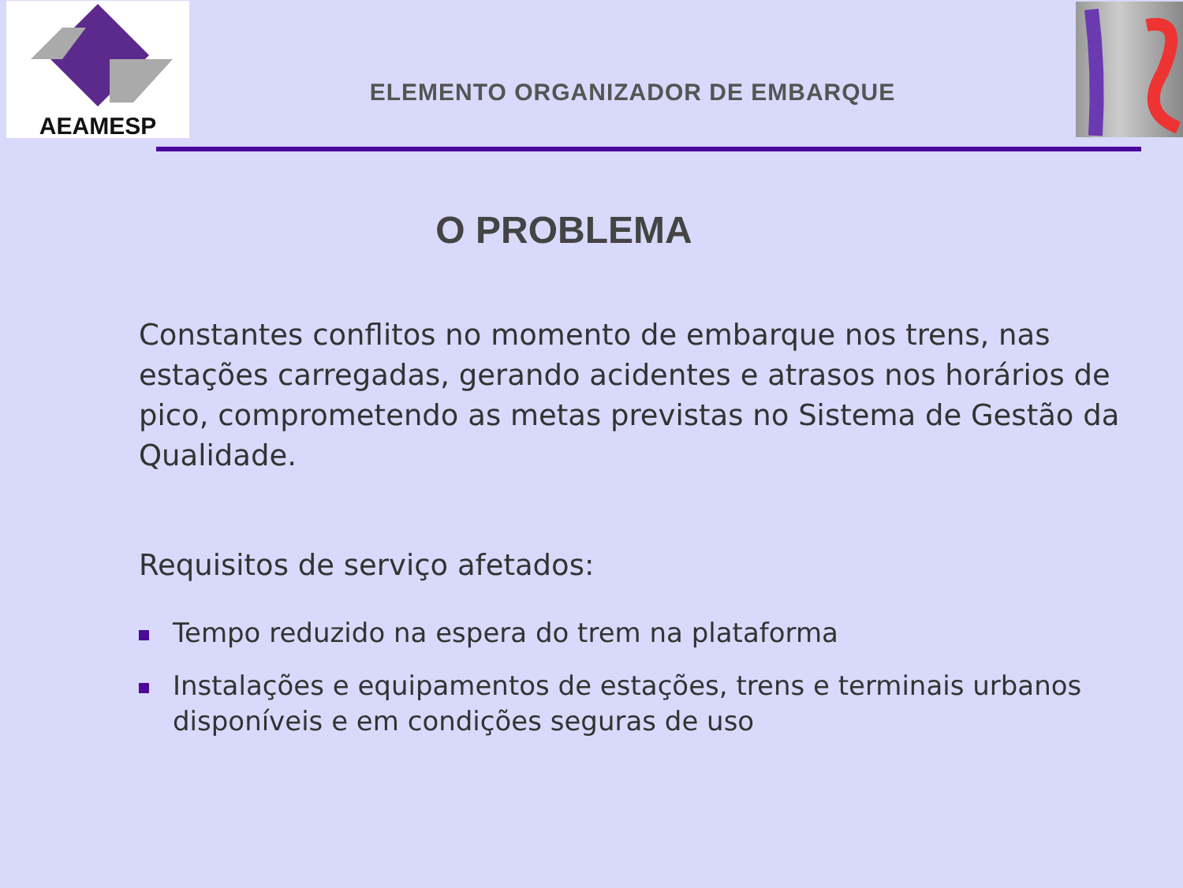AEAMESP
ELEMENTO ORGANIZADOR DE EMBARQUE
O PROBLEMA
Constantes conflitos no momento de embarque nos trens, nas estações carregadas, gerando acidentes e atrasos nos horários de pico, comprometendo as metas previstas no Sistema de Gestão da Qualidade.
Requisitos de serviço afetados:
Tempo reduzido na espera do trem na plataforma
Instalações e equipamentos de estações, trens e terminais urbanos disponíveis e em condições seguras de uso